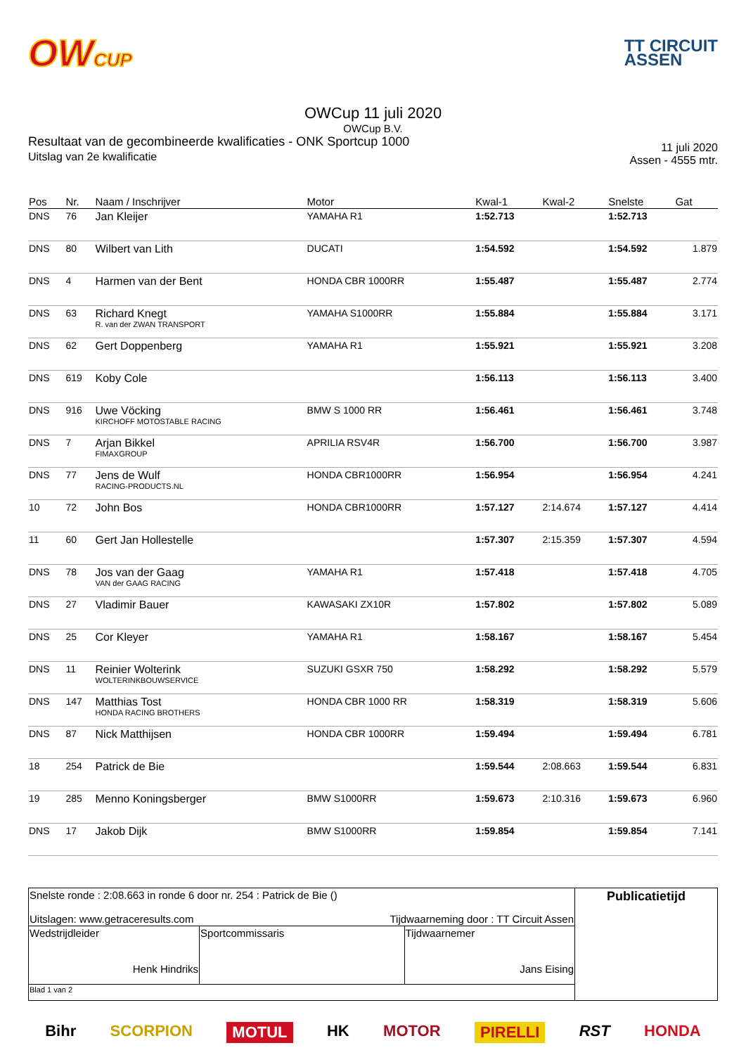OWCUP
TT CIRCUIT
ASSEN
OWCup 11 juli 2020
OWCup B.V.
Resultaat van de gecombineerde kwalificaties - ONK Sportcup 1000
Uitslag van 2e kwalificatie
11 juli 2020
Assen - 4555 mtr.
| Pos | Nr. | Naam / Inschrijver | Motor | Kwal-1 | Kwal-2 | Snelste | Gat |
| --- | --- | --- | --- | --- | --- | --- | --- |
| DNS | 76 | Jan Kleijer | YAMAHA R1 | 1:52.713 | | 1:52.713 | |
| DNS | 80 | Wilbert van Lith | DUCATI | 1:54.592 | | 1:54.592 | 1.879 |
| DNS | 4 | Harmen van der Bent | HONDA CBR 1000RR | 1:55.487 | | 1:55.487 | 2.774 |
| DNS | 63 | Richard Knegt R. van der ZWAN TRANSPORT | YAMAHA S1000RR | 1:55.884 | | 1:55.884 | 3.171 |
| DNS | 62 | Gert Doppenberg | YAMAHA R1 | 1:55.921 | | 1:55.921 | 3.208 |
| DNS | 619 | Koby Cole | | 1:56.113 | | 1:56.113 | 3.400 |
| DNS | 916 | Uwe Vöcking KIRCHOFF MOTOSTABLE RACING | BMW S 1000 RR | 1:56.461 | | 1:56.461 | 3.748 |
| DNS | 7 | Arjan Bikkel FIMAXGROUP | APRILIA RSV4R | 1:56.700 | | 1:56.700 | 3.987 |
| DNS | 77 | Jens de Wulf RACING-PRODUCTS.NL | HONDA CBR1000RR | 1:56.954 | | 1:56.954 | 4.241 |
| 10 | 72 | John Bos | HONDA CBR1000RR | 1:57.127 | 2:14.674 | 1:57.127 | 4.414 |
| 11 | 60 | Gert Jan Hollestelle | | 1:57.307 | 2:15.359 | 1:57.307 | 4.594 |
| DNS | 78 | Jos van der Gaag VAN der GAAG RACING | YAMAHA R1 | 1:57.418 | | 1:57.418 | 4.705 |
| DNS | 27 | Vladimir Bauer | KAWASAKI ZX10R | 1:57.802 | | 1:57.802 | 5.089 |
| DNS | 25 | Cor Kleyer | YAMAHA R1 | 1:58.167 | | 1:58.167 | 5.454 |
| DNS | 11 | Reinier Wolterink WOLTERINKBOUWSERVICE | SUZUKI GSXR 750 | 1:58.292 | | 1:58.292 | 5.579 |
| DNS | 147 | Matthias Tost HONDA RACING BROTHERS | HONDA CBR 1000 RR | 1:58.319 | | 1:58.319 | 5.606 |
| DNS | 87 | Nick Matthijsen | HONDA CBR 1000RR | 1:59.494 | | 1:59.494 | 6.781 |
| 18 | 254 | Patrick de Bie | | 1:59.544 | 2:08.663 | 1:59.544 | 6.831 |
| 19 | 285 | Menno Koningsberger | BMW S1000RR | 1:59.673 | 2:10.316 | 1:59.673 | 6.960 |
| DNS | 17 | Jakob Dijk | BMW S1000RR | 1:59.854 | | 1:59.854 | 7.141 |
| Snelste ronde : 2:08.663 in ronde 6 door nr. 254 : Patrick de Bie () Uitslagen: www.getraceresults.com Tijdwaarneming door : TT Circuit Assen | | | Publicatietijd |
| Wedstrijdleider Henk Hindriks | Sportcommissaris | Tijdwaarnemer Jans Eising | |
| Blad 1 van 2 | | | |
Bihr SCORPION MOTUL HK MOTOR PIRELLI RST HONDA